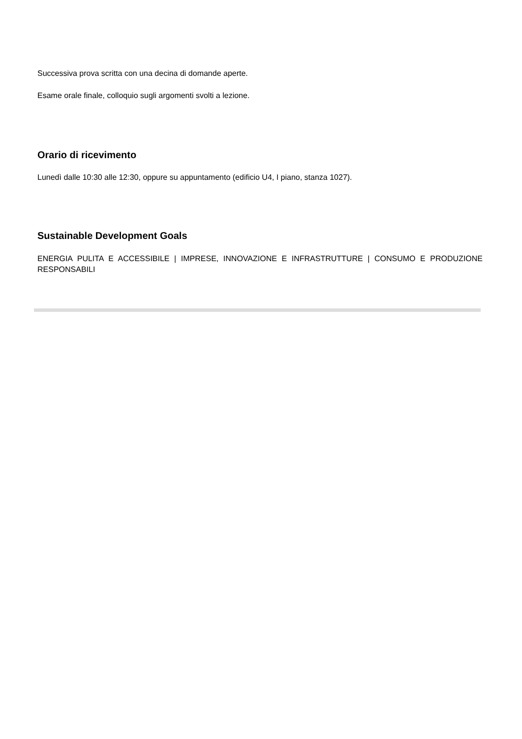Successiva prova scritta con una decina di domande aperte.
Esame orale finale, colloquio sugli argomenti svolti a lezione.
Orario di ricevimento
Lunedì dalle 10:30 alle 12:30, oppure su appuntamento (edificio U4, I piano, stanza 1027).
Sustainable Development Goals
ENERGIA PULITA E ACCESSIBILE | IMPRESE, INNOVAZIONE E INFRASTRUTTURE | CONSUMO E PRODUZIONE RESPONSABILI